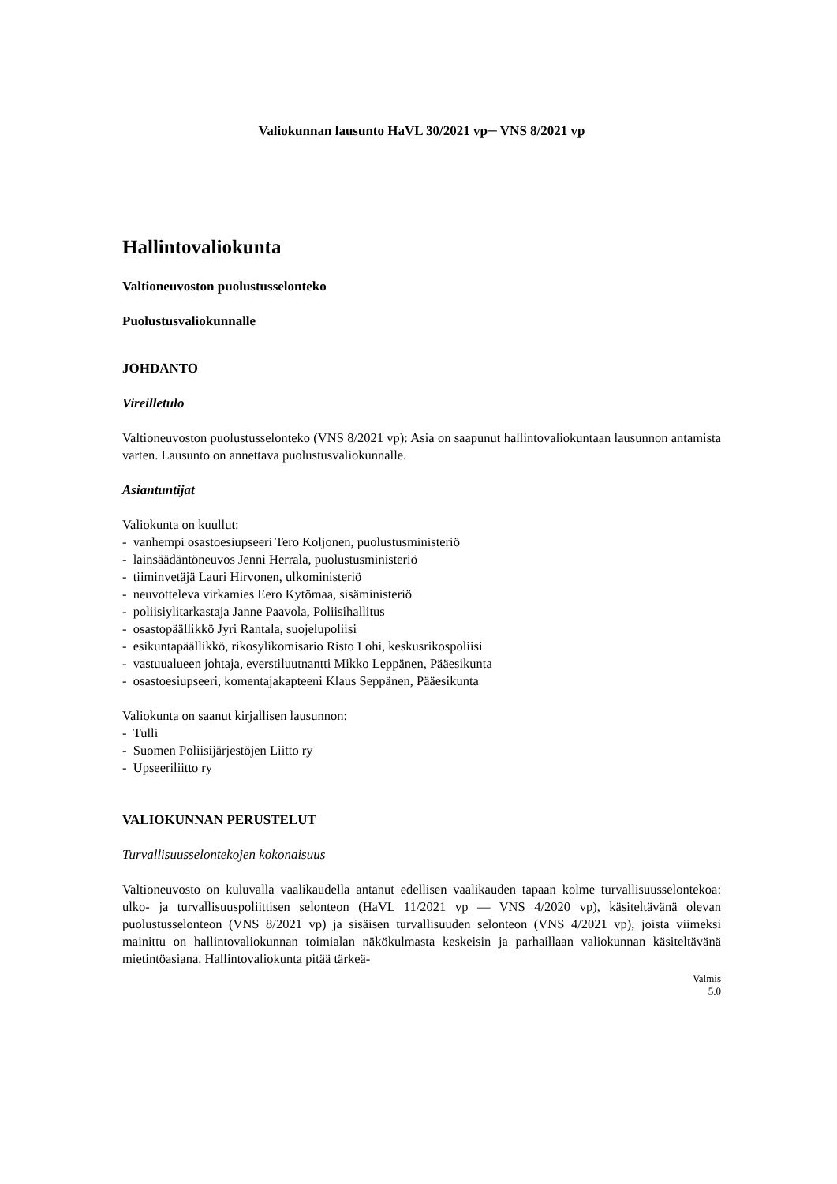Valiokunnan lausunto HaVL 30/2021 vp─ VNS 8/2021 vp
Hallintovaliokunta
Valtioneuvoston puolustusselonteko
Puolustusvaliokunnalle
JOHDANTO
Vireilletulo
Valtioneuvoston puolustusselonteko (VNS 8/2021 vp): Asia on saapunut hallintovaliokuntaan lausunnon antamista varten. Lausunto on annettava puolustusvaliokunnalle.
Asiantuntijat
Valiokunta on kuullut:
- vanhempi osastoesiupseeri Tero Koljonen, puolustusministeriö
- lainsäädäntöneuvos Jenni Herrala, puolustusministeriö
- tiiminvetäjä Lauri Hirvonen, ulkoministeriö
- neuvotteleva virkamies Eero Kytömaa, sisäministeriö
- poliisiylitarkastaja Janne Paavola, Poliisihallitus
- osastopäällikkö Jyri Rantala, suojelupoliisi
- esikuntapäällikkö, rikosylikomisario Risto Lohi, keskusrikospoliisi
- vastuualueen johtaja, everstiluutnantti Mikko Leppänen, Pääesikunta
- osastoesiupseeri, komentajakapteeni Klaus Seppänen, Pääesikunta
Valiokunta on saanut kirjallisen lausunnon:
- Tulli
- Suomen Poliisijärjestöjen Liitto ry
- Upseeriliitto ry
VALIOKUNNAN PERUSTELUT
Turvallisuusselontekojen kokonaisuus
Valtioneuvosto on kuluvalla vaalikaudella antanut edellisen vaalikauden tapaan kolme turvallisuusselontekoa: ulko- ja turvallisuuspoliittisen selonteon (HaVL 11/2021 vp — VNS 4/2020 vp), käsiteltävänä olevan puolustusselonteon (VNS 8/2021 vp) ja sisäisen turvallisuuden selonteon (VNS 4/2021 vp), joista viimeksi mainittu on hallintovaliokunnan toimialan näkökulmasta keskeisin ja parhaillaan valiokunnan käsiteltävänä mietintöasiana. Hallintovaliokunta pitää tärkeä-
Valmis
5.0